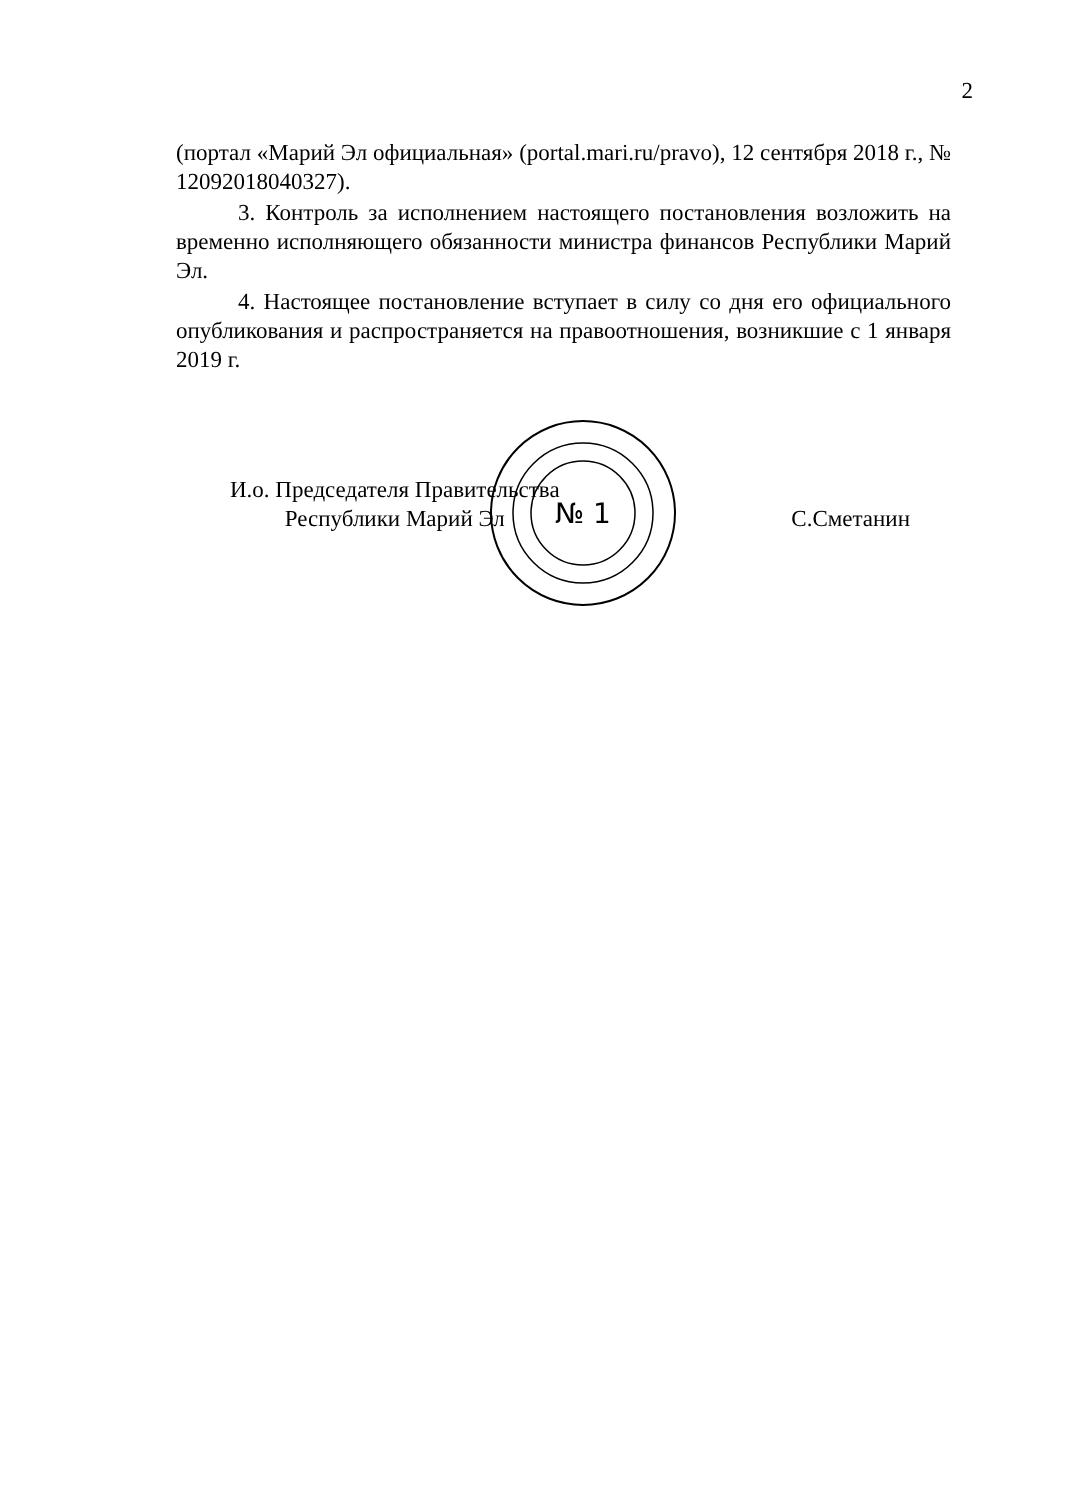2
(портал «Марий Эл официальная» (portal.mari.ru/pravo), 12 сентября 2018 г., № 12092018040327).
3. Контроль за исполнением настоящего постановления возложить на временно исполняющего обязанности министра финансов Республики Марий Эл.
4. Настоящее постановление вступает в силу со дня его официального опубликования и распространяется на правоотношения, возникшие с 1 января 2019 г.
№ 1
И.о. Председателя Правительства
Республики Марий Эл
С.Сметанин